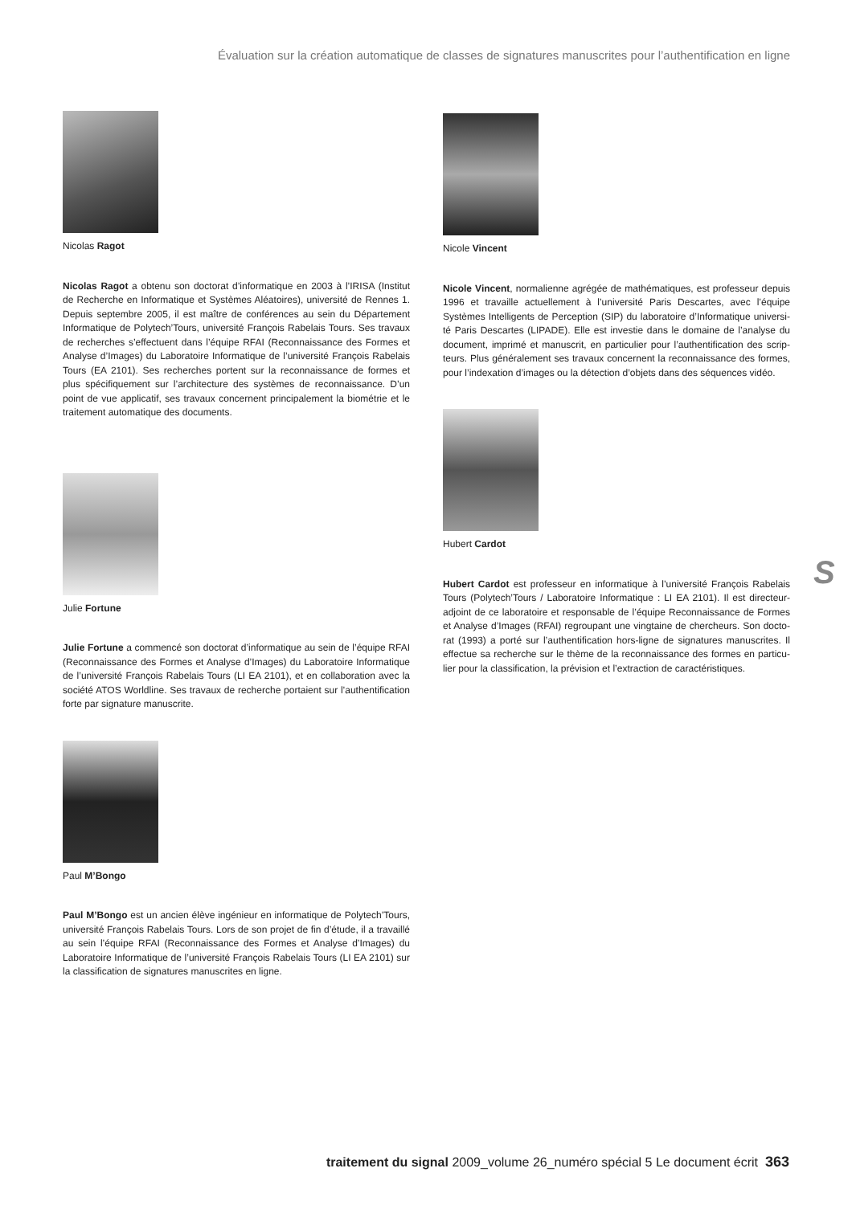Évaluation sur la création automatique de classes de signatures manuscrites pour l’authentification en ligne
Nicolas Ragot
Nicolas Ragot a obtenu son doctorat d’informatique en 2003 à l’IRISA (Institut de Recherche en Informatique et Systèmes Aléatoires), université de Rennes 1. Depuis septembre 2005, il est maître de conférences au sein du Département Informatique de Polytech’Tours, université François Rabelais Tours. Ses travaux de recherches s’effectuent dans l’équipe RFAI (Reconnaissance des Formes et Analyse d’Images) du Laboratoire Informatique de l’université François Rabelais Tours (EA 2101). Ses recherches portent sur la reconnaissance de formes et plus spécifiquement sur l’architecture des systèmes de reconnaissance. D’un point de vue applicatif, ses travaux concernent principalement la biométrie et le traitement automatique des documents.
Julie Fortune
Julie Fortune a commencé son doctorat d’informatique au sein de l’équipe RFAI (Reconnaissance des Formes et Analyse d’Images) du Laboratoire Informatique de l’université François Rabelais Tours (LI EA 2101), et en collaboration avec la société ATOS Worldline. Ses travaux de recherche portaient sur l’authentification forte par signature manuscrite.
Paul M’Bongo
Paul M’Bongo est un ancien élève ingénieur en informatique de Polytech’Tours, université François Rabelais Tours. Lors de son projet de fin d’étude, il a travaillé au sein l’équipe RFAI (Reconnaissance des Formes et Analyse d’Images) du Laboratoire Informatique de l’université François Rabelais Tours (LI EA 2101) sur la classification de signatures manuscrites en ligne.
Nicole Vincent
Nicole Vincent, normalienne agrégée de mathématiques, est professeur depuis 1996 et travaille actuellement à l’université Paris Descartes, avec l’équipe Systèmes Intelligents de Perception (SIP) du laboratoire d’Informatique universi­té Paris Descartes (LIPADE). Elle est investie dans le domaine de l’analyse du document, imprimé et manuscrit, en particulier pour l’authentification des scrip­teurs. Plus généralement ses travaux concernent la reconnaissance des formes, pour l’indexation d’images ou la détection d’objets dans des séquences vidéo.
Hubert Cardot
Hubert Cardot est professeur en informatique à l’université François Rabelais Tours (Polytech’Tours / Laboratoire Informatique : LI EA 2101). Il est directeur-adjoint de ce laboratoire et responsable de l’équipe Reconnaissance de Formes et Analyse d’Images (RFAI) regroupant une vingtaine de chercheurs. Son docto­rat (1993) a porté sur l’authentification hors-ligne de signatures manuscrites. Il effectue sa recherche sur le thème de la reconnaissance des formes en particu­lier pour la classification, la prévision et l’extraction de caractéristiques.
S
traitement du signal 2009_volume 26_numéro spécial 5 Le document écrit 363